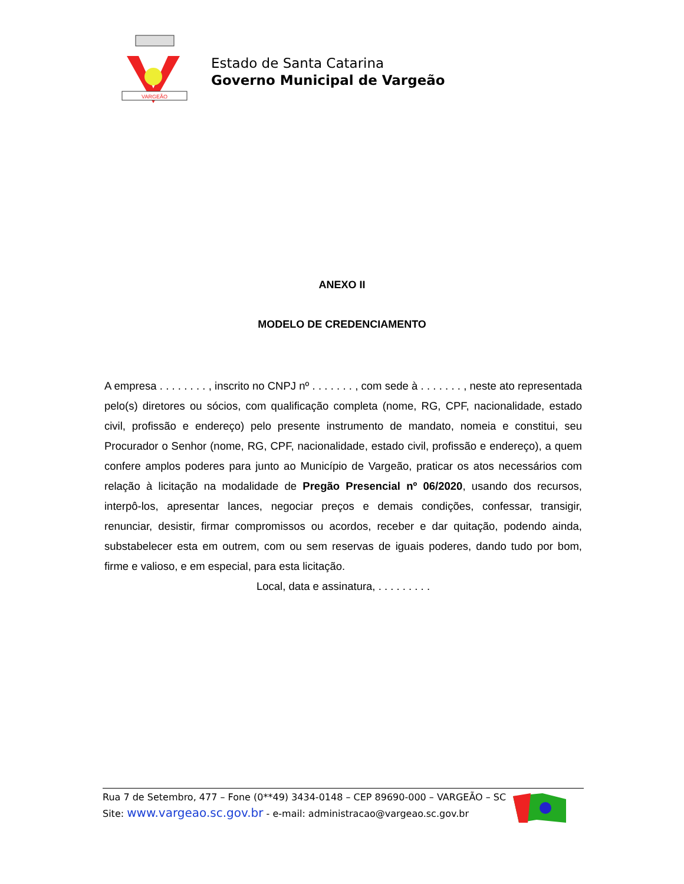VARGEÃO
Estado de Santa Catarina
Governo Municipal de Vargeão
ANEXO II
MODELO DE CREDENCIAMENTO
A empresa . . . . . . . . , inscrito no CNPJ nº . . . . . . . , com sede à . . . . . . . , neste ato representada pelo(s) diretores ou sócios, com qualificação completa (nome, RG, CPF, nacionalidade, estado civil, profissão e endereço) pelo presente instrumento de mandato, nomeia e constitui, seu Procurador o Senhor (nome, RG, CPF, nacionalidade, estado civil, profissão e endereço), a quem confere amplos poderes para junto ao Município de Vargeão, praticar os atos necessários com relação à licitação na modalidade de Pregão Presencial nº 06/2020, usando dos recursos, interpô-los, apresentar lances, negociar preços e demais condições, confessar, transigir, renunciar, desistir, firmar compromissos ou acordos, receber e dar quitação, podendo ainda, substabelecer esta em outrem, com ou sem reservas de iguais poderes, dando tudo por bom, firme e valioso, e em especial, para esta licitação.
Local, data e assinatura, . . . . . . . . .
Rua 7 de Setembro, 477 – Fone (0**49) 3434-0148 – CEP 89690-000 – VARGEÃO – SC
Site: www.vargeao.sc.gov.br - e-mail: administracao@vargeao.sc.gov.br